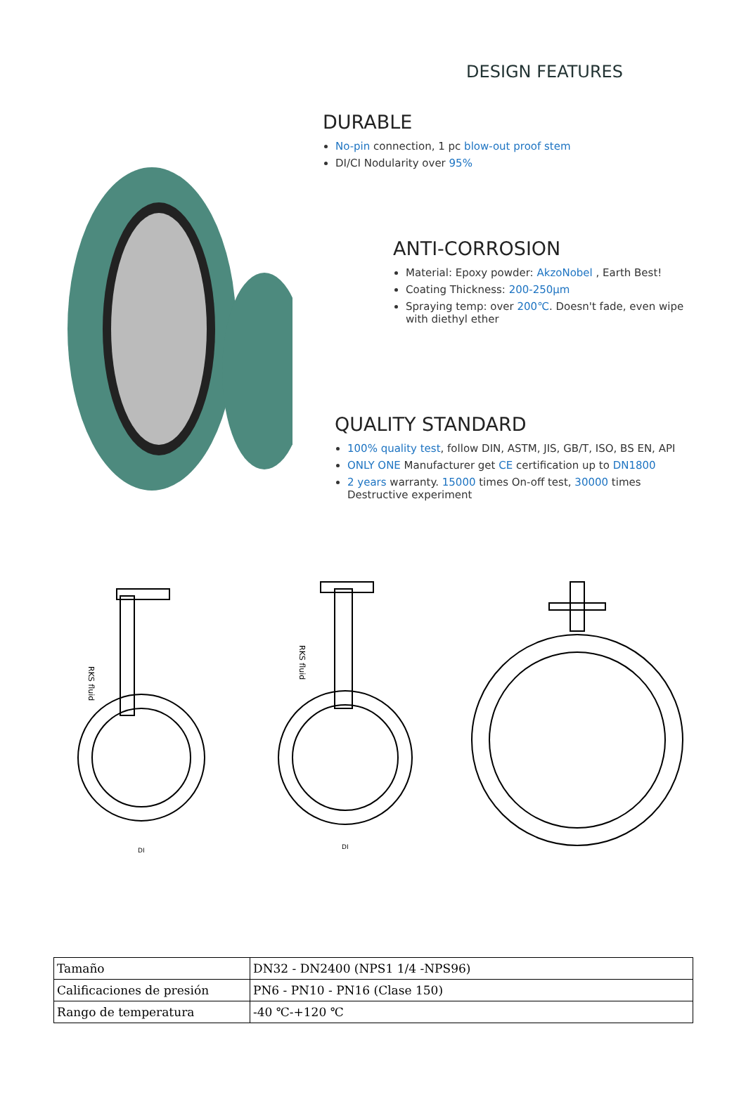DESIGN FEATURES
DURABLE
No-pin connection, 1 pc blow-out proof stem
DI/CI Nodularity over 95%
ANTI-CORROSION
Material: Epoxy powder: AkzoNobel , Earth Best!
Coating Thickness: 200-250μm
Spraying temp: over 200℃. Doesn't fade, even wipe with diethyl ether
QUALITY STANDARD
100% quality test, follow DIN, ASTM, JIS, GB/T, ISO, BS EN, API
ONLY ONE Manufacturer get CE certification up to DN1800
2 years warranty. 15000 times On-off test, 30000 times Destructive experiment
RKS fluid
RKS fluid
DI
DI
| Tamaño | DN32 - DN2400 (NPS1 1/4 -NPS96) |
| Calificaciones de presión | PN6 - PN10 - PN16 (Clase 150) |
| Rango de temperatura | -40 ℃-+120 ℃ |